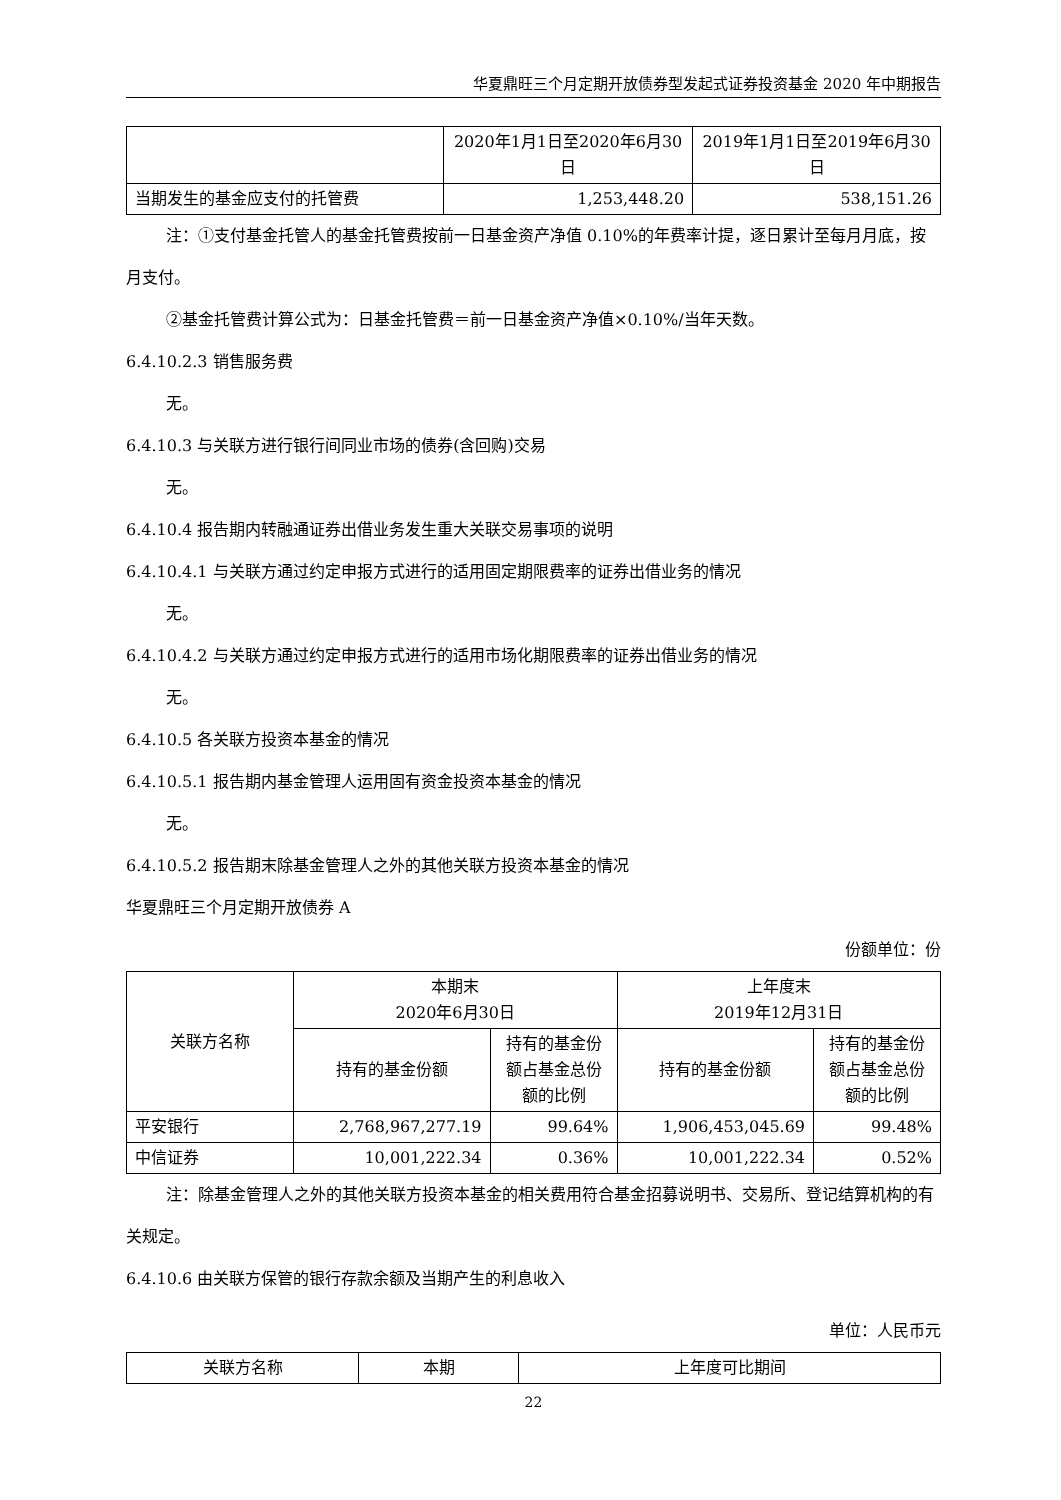华夏鼎旺三个月定期开放债券型发起式证券投资基金 2020 年中期报告
| | 2020年1月1日至2020年6月30日 | 2019年1月1日至2019年6月30日 |
| --- | --- | --- |
| 当期发生的基金应支付的托管费 | 1,253,448.20 | 538,151.26 |
注：①支付基金托管人的基金托管费按前一日基金资产净值 0.10%的年费率计提，逐日累计至每月月底，按月支付。
②基金托管费计算公式为：日基金托管费＝前一日基金资产净值×0.10%/当年天数。
6.4.10.2.3 销售服务费
无。
6.4.10.3 与关联方进行银行间同业市场的债券(含回购)交易
无。
6.4.10.4 报告期内转融通证券出借业务发生重大关联交易事项的说明
6.4.10.4.1 与关联方通过约定申报方式进行的适用固定期限费率的证券出借业务的情况
无。
6.4.10.4.2 与关联方通过约定申报方式进行的适用市场化期限费率的证券出借业务的情况
无。
6.4.10.5 各关联方投资本基金的情况
6.4.10.5.1 报告期内基金管理人运用固有资金投资本基金的情况
无。
6.4.10.5.2 报告期末除基金管理人之外的其他关联方投资本基金的情况
华夏鼎旺三个月定期开放债券 A
份额单位：份
| 关联方名称 | 本期末 2020年6月30日 | | 上年度末 2019年12月31日 | |
| --- | --- | --- | --- | --- |
| | 持有的基金份额 | 持有的基金份额占基金总份额的比例 | 持有的基金份额 | 持有的基金份额占基金总份额的比例 |
| 平安银行 | 2,768,967,277.19 | 99.64% | 1,906,453,045.69 | 99.48% |
| 中信证券 | 10,001,222.34 | 0.36% | 10,001,222.34 | 0.52% |
注：除基金管理人之外的其他关联方投资本基金的相关费用符合基金招募说明书、交易所、登记结算机构的有关规定。
6.4.10.6 由关联方保管的银行存款余额及当期产生的利息收入
单位：人民币元
| 关联方名称 | 本期 | 上年度可比期间 |
| --- | --- | --- |
22